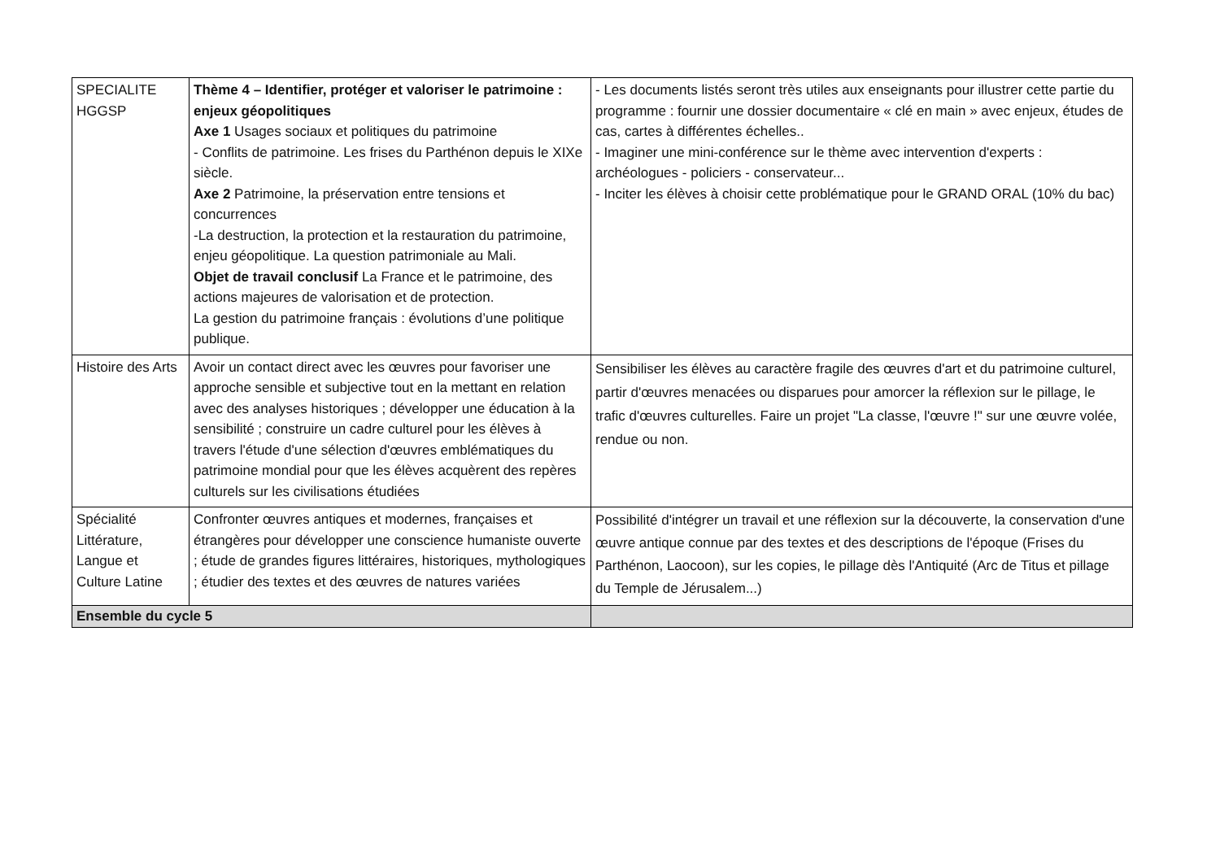| SPECIALITE HGGSP | Thème 4 – Identifier, protéger et valoriser le patrimoine : enjeux géopolitiques Axe 1 Usages sociaux et politiques du patrimoine - Conflits de patrimoine. Les frises du Parthénon depuis le XIXe siècle. Axe 2 Patrimoine, la préservation entre tensions et concurrences -La destruction, la protection et la restauration du patrimoine, enjeu géopolitique. La question patrimoniale au Mali. Objet de travail conclusif La France et le patrimoine, des actions majeures de valorisation et de protection. La gestion du patrimoine français : évolutions d’une politique publique. | - Les documents listés seront très utiles aux enseignants pour illustrer cette partie du programme : fournir une dossier documentaire « clé en main » avec enjeux, études de cas, cartes à différentes échelles.. - Imaginer une mini-conférence sur le thème avec intervention d'experts : archéologues - policiers - conservateur... - Inciter les élèves à choisir cette problématique pour le GRAND ORAL (10% du bac) |
| Histoire des Arts | Avoir un contact direct avec les œuvres pour favoriser une approche sensible et subjective tout en la mettant en relation avec des analyses historiques ; développer une éducation à la sensibilité ; construire un cadre culturel pour les élèves à travers l'étude d'une sélection d'œuvres emblématiques du patrimoine mondial pour que les élèves acquèrent des repères culturels sur les civilisations étudiées | Sensibiliser les élèves au caractère fragile des œuvres d'art et du patrimoine culturel, partir d'œuvres menacées ou disparues pour amorcer la réflexion sur le pillage, le trafic d'œuvres culturelles. Faire un projet "La classe, l'œuvre !" sur une œuvre volée, rendue ou non. |
| Spécialité Littérature, Langue et Culture Latine | Confronter œuvres antiques et modernes, françaises et étrangères pour développer une conscience humaniste ouverte ; étude de grandes figures littéraires, historiques, mythologiques ; étudier des textes et des œuvres de natures variées | Possibilité d'intégrer un travail et une réflexion sur la découverte, la conservation d'une œuvre antique connue par des textes et des descriptions de l'époque (Frises du Parthénon, Laocoon), sur les copies, le pillage dès l'Antiquité (Arc de Titus et pillage du Temple de Jérusalem...) |
| Ensemble du cycle 5 | | |